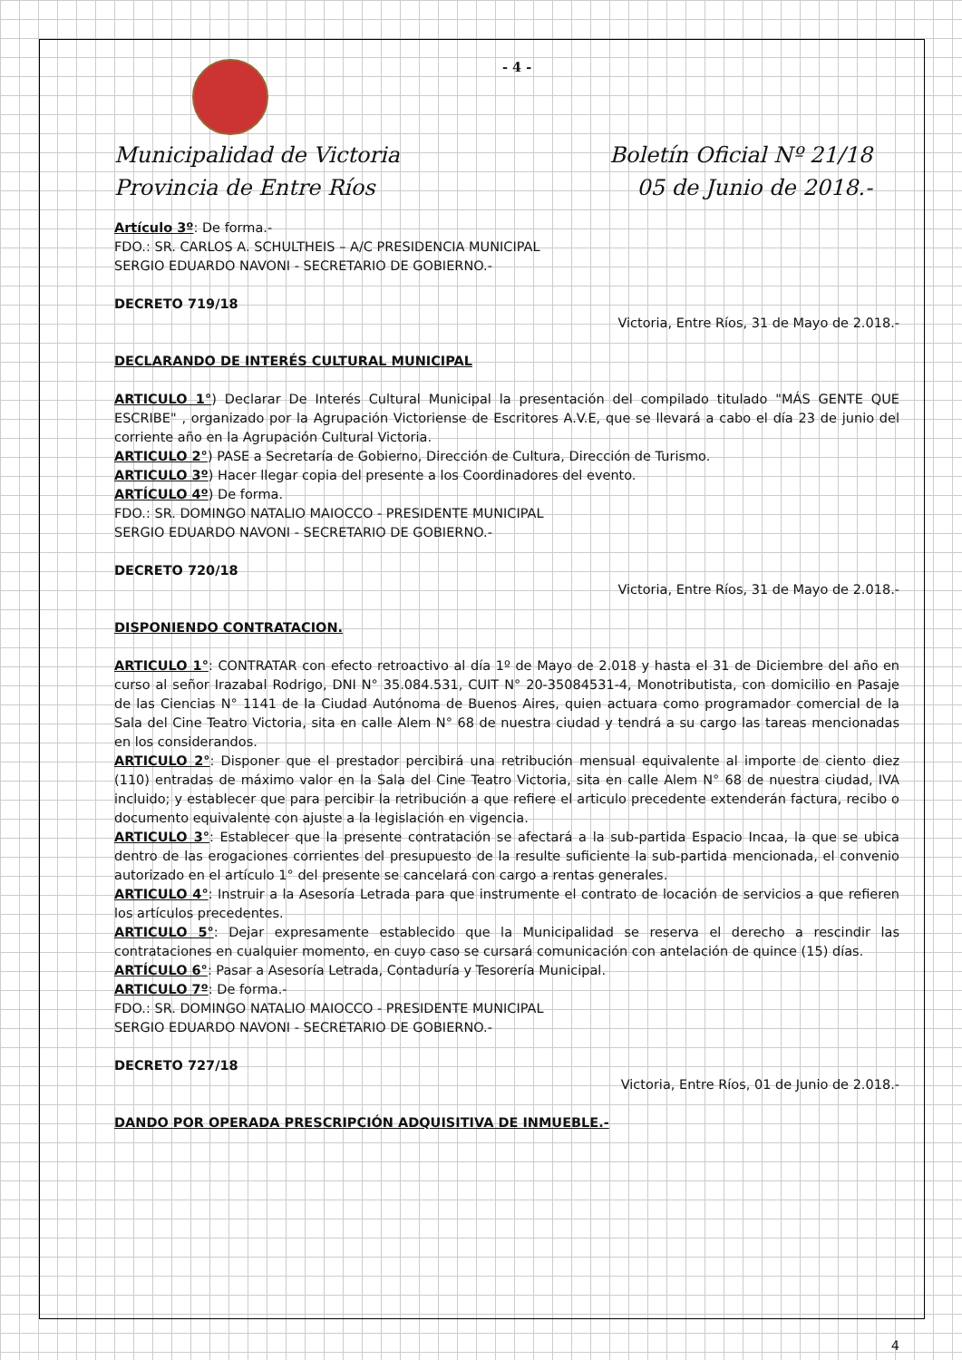- 4 -
Municipalidad de Victoria Boletín Oficial Nº 21/18
Provincia de Entre Ríos 05 de Junio de 2018.-
Artículo 3º: De forma.-
FDO.: SR. CARLOS A. SCHULTHEIS – A/C PRESIDENCIA MUNICIPAL
SERGIO EDUARDO NAVONI - SECRETARIO DE GOBIERNO.-
DECRETO 719/18
Victoria, Entre Ríos, 31 de Mayo de 2.018.-
DECLARANDO DE INTERÉS CULTURAL MUNICIPAL
ARTICULO 1°) Declarar De Interés Cultural Municipal la presentación del compilado titulado "MÁS GENTE QUE ESCRIBE" , organizado por la Agrupación Victoriense de Escritores A.V.E, que se llevará a cabo el día 23 de junio del corriente año en la Agrupación Cultural Victoria.
ARTICULO 2°) PASE a Secretaría de Gobierno, Dirección de Cultura, Dirección de Turismo.
ARTICULO 3º) Hacer llegar copia del presente a los Coordinadores del evento.
ARTÍCULO 4º) De forma.
FDO.: SR. DOMINGO NATALIO MAIOCCO - PRESIDENTE MUNICIPAL
SERGIO EDUARDO NAVONI - SECRETARIO DE GOBIERNO.-
DECRETO 720/18
Victoria, Entre Ríos, 31 de Mayo de 2.018.-
DISPONIENDO CONTRATACION.
ARTICULO 1°: CONTRATAR con efecto retroactivo al día 1º de Mayo de 2.018 y hasta el 31 de Diciembre del año en curso al señor Irazabal Rodrigo, DNI N° 35.084.531, CUIT N° 20-35084531-4, Monotributista, con domicilio en Pasaje de las Ciencias N° 1141 de la Ciudad Autónoma de Buenos Aires, quien actuara como programador comercial de la Sala del Cine Teatro Victoria, sita en calle Alem N° 68 de nuestra ciudad y tendrá a su cargo las tareas mencionadas en los considerandos.
ARTICULO 2°: Disponer que el prestador percibirá una retribución mensual equivalente al importe de ciento diez (110) entradas de máximo valor en la Sala del Cine Teatro Victoria, sita en calle Alem N° 68 de nuestra ciudad, IVA incluido; y establecer que para percibir la retribución a que refiere el articulo precedente extenderán factura, recibo o documento equivalente con ajuste a la legislación en vigencia.
ARTICULO 3°: Establecer que la presente contratación se afectará a la sub-partida Espacio Incaa, la que se ubica dentro de las erogaciones corrientes del presupuesto de la resulte suficiente la sub-partida mencionada, el convenio autorizado en el artículo 1° del presente se cancelará con cargo a rentas generales.
ARTICULO 4°: Instruir a la Asesoría Letrada para que instrumente el contrato de locación de servicios a que refieren los artículos precedentes.
ARTICULO 5°: Dejar expresamente establecido que la Municipalidad se reserva el derecho a rescindir las contrataciones en cualquier momento, en cuyo caso se cursará comunicación con antelación de quince (15) días.
ARTÍCULO 6°: Pasar a Asesoría Letrada, Contaduría y Tesorería Municipal.
ARTICULO 7º: De forma.-
FDO.: SR. DOMINGO NATALIO MAIOCCO - PRESIDENTE MUNICIPAL
SERGIO EDUARDO NAVONI - SECRETARIO DE GOBIERNO.-
DECRETO 727/18
Victoria, Entre Ríos, 01 de Junio de 2.018.-
DANDO POR OPERADA PRESCRIPCIÓN ADQUISITIVA DE INMUEBLE.-
4